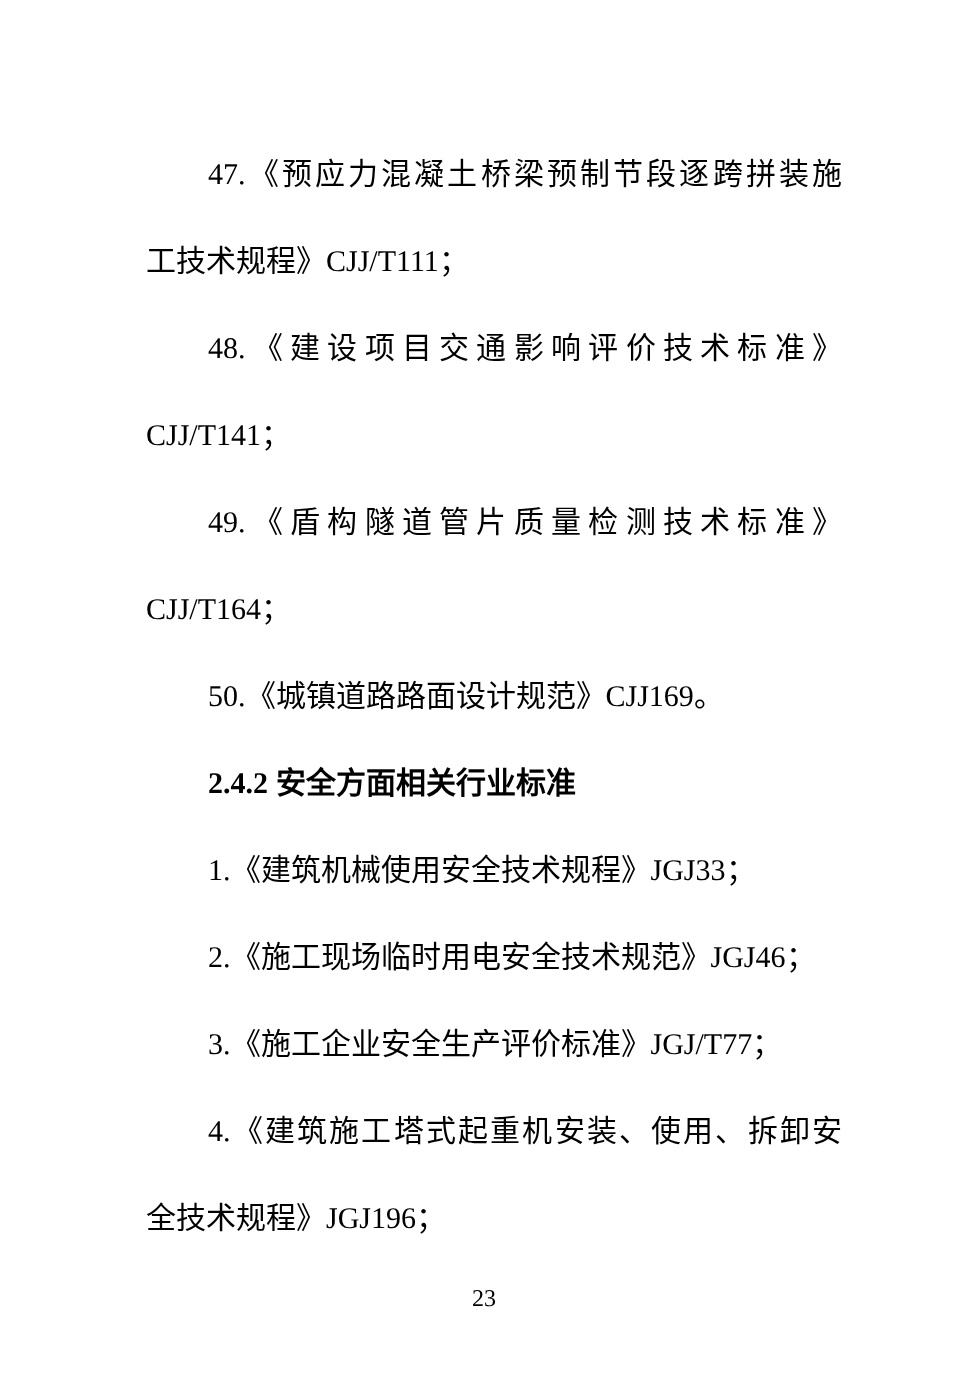47.《预应力混凝土桥梁预制节段逐跨拼装施
工技术规程》CJJ/T111；
48.《建设项目交通影响评价技术标准》
CJJ/T141；
49.《盾构隧道管片质量检测技术标准》
CJJ/T164；
50.《城镇道路路面设计规范》CJJ169。
2.4.2 安全方面相关行业标准
1.《建筑机械使用安全技术规程》JGJ33；
2.《施工现场临时用电安全技术规范》JGJ46；
3.《施工企业安全生产评价标准》JGJ/T77；
4.《建筑施工塔式起重机安装、使用、拆卸安
全技术规程》JGJ196；
23